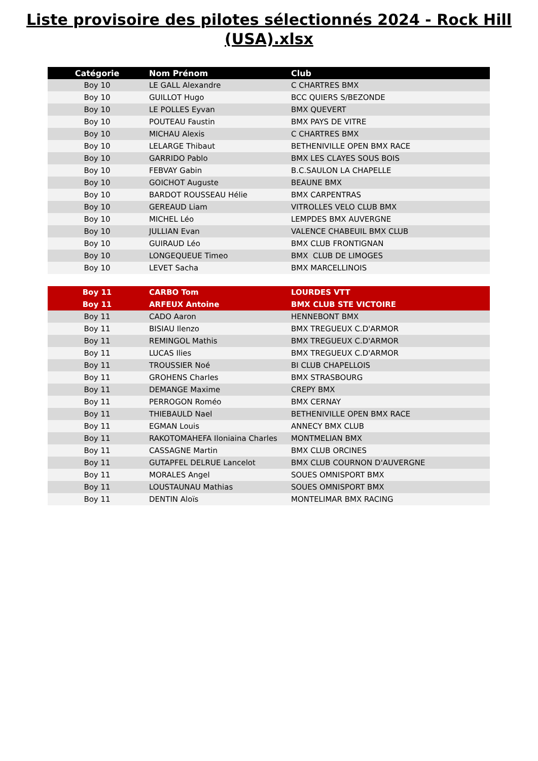Liste provisoire des pilotes sélectionnés 2024 - Rock Hill
(USA).xlsx
| Catégorie | Nom Prénom | Club |
| --- | --- | --- |
| Boy 10 | LE GALL Alexandre | C CHARTRES BMX |
| Boy 10 | GUILLOT Hugo | BCC QUIERS S/BEZONDE |
| Boy 10 | LE POLLES Eyvan | BMX QUEVERT |
| Boy 10 | POUTEAU Faustin | BMX PAYS DE VITRE |
| Boy 10 | MICHAU Alexis | C CHARTRES BMX |
| Boy 10 | LELARGE Thibaut | BETHENIVILLE OPEN BMX RACE |
| Boy 10 | GARRIDO Pablo | BMX LES CLAYES SOUS BOIS |
| Boy 10 | FEBVAY Gabin | B.C.SAULON LA CHAPELLE |
| Boy 10 | GOICHOT Auguste | BEAUNE BMX |
| Boy 10 | BARDOT ROUSSEAU Hélie | BMX CARPENTRAS |
| Boy 10 | GEREAUD Liam | VITROLLES VELO CLUB BMX |
| Boy 10 | MICHEL Léo | LEMPDES BMX AUVERGNE |
| Boy 10 | JULLIAN Evan | VALENCE CHABEUIL BMX CLUB |
| Boy 10 | GUIRAUD Léo | BMX CLUB FRONTIGNAN |
| Boy 10 | LONGEQUEUE Timeo | BMX CLUB DE LIMOGES |
| Boy 10 | LEVET Sacha | BMX MARCELLINOIS |
| Boy 11 | CARBO Tom | LOURDES VTT |
| Boy 11 | ARFEUX Antoine | BMX CLUB STE VICTOIRE |
| Boy 11 | CADO Aaron | HENNEBONT BMX |
| Boy 11 | BISIAU Ilenzo | BMX TREGUEUX C.D'ARMOR |
| Boy 11 | REMINGOL Mathis | BMX TREGUEUX C.D'ARMOR |
| Boy 11 | LUCAS Ilies | BMX TREGUEUX C.D'ARMOR |
| Boy 11 | TROUSSIER Noé | BI CLUB CHAPELLOIS |
| Boy 11 | GROHENS Charles | BMX STRASBOURG |
| Boy 11 | DEMANGE Maxime | CREPY BMX |
| Boy 11 | PERROGON Roméo | BMX CERNAY |
| Boy 11 | THIEBAULD Nael | BETHENIVILLE OPEN BMX RACE |
| Boy 11 | EGMAN Louis | ANNECY BMX CLUB |
| Boy 11 | RAKOTOMAHEFA Iloniaina Charles | MONTMELIAN BMX |
| Boy 11 | CASSAGNE Martin | BMX CLUB ORCINES |
| Boy 11 | GUTAPFEL DELRUE Lancelot | BMX CLUB COURNON D'AUVERGNE |
| Boy 11 | MORALES Angel | SOUES OMNISPORT BMX |
| Boy 11 | LOUSTAUNAU Mathias | SOUES OMNISPORT BMX |
| Boy 11 | DENTIN Aloïs | MONTELIMAR BMX RACING |